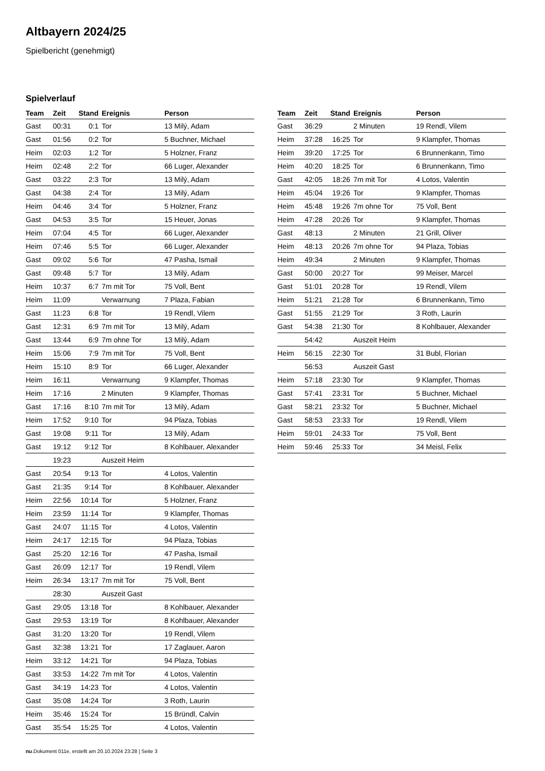Altbayern 2024/25
Spielbericht (genehmigt)
Spielverlauf
| Team | Zeit | Stand | Ereignis | Person |
| --- | --- | --- | --- | --- |
| Gast | 00:31 | 0:1 | Tor | 13 Milý, Adam |
| Gast | 01:56 | 0:2 | Tor | 5 Buchner, Michael |
| Heim | 02:03 | 1:2 | Tor | 5 Holzner, Franz |
| Heim | 02:48 | 2:2 | Tor | 66 Luger, Alexander |
| Gast | 03:22 | 2:3 | Tor | 13 Milý, Adam |
| Gast | 04:38 | 2:4 | Tor | 13 Milý, Adam |
| Heim | 04:46 | 3:4 | Tor | 5 Holzner, Franz |
| Gast | 04:53 | 3:5 | Tor | 15 Heuer, Jonas |
| Heim | 07:04 | 4:5 | Tor | 66 Luger, Alexander |
| Heim | 07:46 | 5:5 | Tor | 66 Luger, Alexander |
| Gast | 09:02 | 5:6 | Tor | 47 Pasha, Ismail |
| Gast | 09:48 | 5:7 | Tor | 13 Milý, Adam |
| Heim | 10:37 | 6:7 | 7m mit Tor | 75 Voll, Bent |
| Heim | 11:09 | | Verwarnung | 7 Plaza, Fabian |
| Gast | 11:23 | 6:8 | Tor | 19 Rendl, Vilem |
| Gast | 12:31 | 6:9 | 7m mit Tor | 13 Milý, Adam |
| Gast | 13:44 | 6:9 | 7m ohne Tor | 13 Milý, Adam |
| Heim | 15:06 | 7:9 | 7m mit Tor | 75 Voll, Bent |
| Heim | 15:10 | 8:9 | Tor | 66 Luger, Alexander |
| Heim | 16:11 | | Verwarnung | 9 Klampfer, Thomas |
| Heim | 17:16 | | 2 Minuten | 9 Klampfer, Thomas |
| Gast | 17:16 | 8:10 | 7m mit Tor | 13 Milý, Adam |
| Heim | 17:52 | 9:10 | Tor | 94 Plaza, Tobias |
| Gast | 19:08 | 9:11 | Tor | 13 Milý, Adam |
| Gast | 19:12 | 9:12 | Tor | 8 Kohlbauer, Alexander |
| | 19:23 | | Auszeit Heim | |
| Gast | 20:54 | 9:13 | Tor | 4 Lotos, Valentin |
| Gast | 21:35 | 9:14 | Tor | 8 Kohlbauer, Alexander |
| Heim | 22:56 | 10:14 | Tor | 5 Holzner, Franz |
| Heim | 23:59 | 11:14 | Tor | 9 Klampfer, Thomas |
| Gast | 24:07 | 11:15 | Tor | 4 Lotos, Valentin |
| Heim | 24:17 | 12:15 | Tor | 94 Plaza, Tobias |
| Gast | 25:20 | 12:16 | Tor | 47 Pasha, Ismail |
| Gast | 26:09 | 12:17 | Tor | 19 Rendl, Vilem |
| Heim | 26:34 | 13:17 | 7m mit Tor | 75 Voll, Bent |
| | 28:30 | | Auszeit Gast | |
| Gast | 29:05 | 13:18 | Tor | 8 Kohlbauer, Alexander |
| Gast | 29:53 | 13:19 | Tor | 8 Kohlbauer, Alexander |
| Gast | 31:20 | 13:20 | Tor | 19 Rendl, Vilem |
| Gast | 32:38 | 13:21 | Tor | 17 Zaglauer, Aaron |
| Heim | 33:12 | 14:21 | Tor | 94 Plaza, Tobias |
| Gast | 33:53 | 14:22 | 7m mit Tor | 4 Lotos, Valentin |
| Gast | 34:19 | 14:23 | Tor | 4 Lotos, Valentin |
| Gast | 35:08 | 14:24 | Tor | 3 Roth, Laurin |
| Heim | 35:46 | 15:24 | Tor | 15 Bründl, Calvin |
| Gast | 35:54 | 15:25 | Tor | 4 Lotos, Valentin |
| Team | Zeit | Stand | Ereignis | Person |
| --- | --- | --- | --- | --- |
| Gast | 36:29 | | 2 Minuten | 19 Rendl, Vilem |
| Heim | 37:28 | 16:25 | Tor | 9 Klampfer, Thomas |
| Heim | 39:20 | 17:25 | Tor | 6 Brunnenkann, Timo |
| Heim | 40:20 | 18:25 | Tor | 6 Brunnenkann, Timo |
| Gast | 42:05 | 18:26 | 7m mit Tor | 4 Lotos, Valentin |
| Heim | 45:04 | 19:26 | Tor | 9 Klampfer, Thomas |
| Heim | 45:48 | 19:26 | 7m ohne Tor | 75 Voll, Bent |
| Heim | 47:28 | 20:26 | Tor | 9 Klampfer, Thomas |
| Gast | 48:13 | | 2 Minuten | 21 Grill, Oliver |
| Heim | 48:13 | 20:26 | 7m ohne Tor | 94 Plaza, Tobias |
| Heim | 49:34 | | 2 Minuten | 9 Klampfer, Thomas |
| Gast | 50:00 | 20:27 | Tor | 99 Meiser, Marcel |
| Gast | 51:01 | 20:28 | Tor | 19 Rendl, Vilem |
| Heim | 51:21 | 21:28 | Tor | 6 Brunnenkann, Timo |
| Gast | 51:55 | 21:29 | Tor | 3 Roth, Laurin |
| Gast | 54:38 | 21:30 | Tor | 8 Kohlbauer, Alexander |
| | 54:42 | | Auszeit Heim | |
| Heim | 56:15 | 22:30 | Tor | 31 Bubl, Florian |
| | 56:53 | | Auszeit Gast | |
| Heim | 57:18 | 23:30 | Tor | 9 Klampfer, Thomas |
| Gast | 57:41 | 23:31 | Tor | 5 Buchner, Michael |
| Gast | 58:21 | 23:32 | Tor | 5 Buchner, Michael |
| Gast | 58:53 | 23:33 | Tor | 19 Rendl, Vilem |
| Heim | 59:01 | 24:33 | Tor | 75 Voll, Bent |
| Heim | 59:46 | 25:33 | Tor | 34 Meisl, Felix |
nu.Dokument 011e, erstellt am 20.10.2024 23:28 | Seite 3